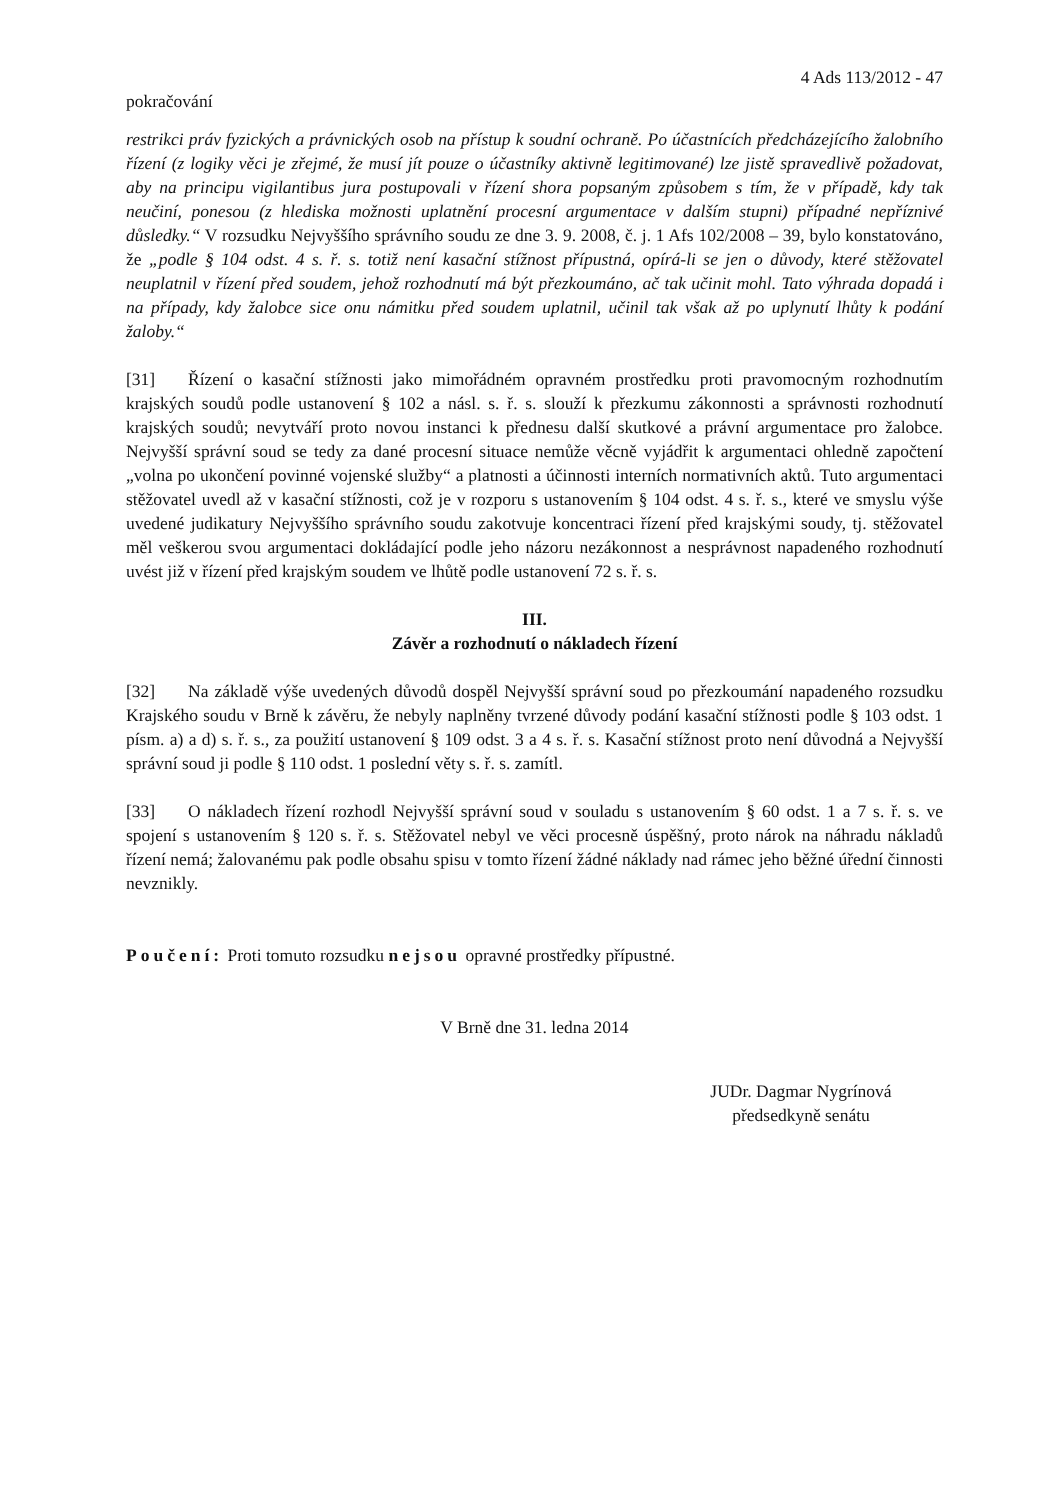4 Ads 113/2012 - 47
pokračování
restrikci práv fyzických a právnických osob na přístup k soudní ochraně. Po účastnících předcházejícího žalobního řízení (z logiky věci je zřejmé, že musí jít pouze o účastníky aktivně legitimované) lze jistě spravedlivě požadovat, aby na principu vigilantibus jura postupovali v řízení shora popsaným způsobem s tím, že v případě, kdy tak neučiní, ponesou (z hlediska možnosti uplatnění procesní argumentace v dalším stupni) případné nepříznivé důsledky.“ V rozsudku Nejvyššího správního soudu ze dne 3. 9. 2008, č. j. 1 Afs 102/2008 – 39, bylo konstatováno, že „podle § 104 odst. 4 s. ř. s. totiž není kasační stížnost přípustná, opírá-li se jen o důvody, které stěžovatel neuplatnil v řízení před soudem, jehož rozhodnutí má být přezkoumáno, ač tak učinit mohl. Tato výhrada dopadá i na případy, kdy žalobce sice onu námitku před soudem uplatnil, učinil tak však až po uplynutí lhůty k podání žaloby.“
[31] Řízení o kasační stížnosti jako mimořádném opravném prostředku proti pravomocným rozhodnutím krajských soudů podle ustanovení § 102 a násl. s. ř. s. slouží k přezkumu zákonnosti a správnosti rozhodnutí krajských soudů; nevytváří proto novou instanci k přednesu další skutkové a právní argumentace pro žalobce. Nejvyšší správní soud se tedy za dané procesní situace nemůže věcně vyjádřit k argumentaci ohledně započtení „volna po ukončení povinné vojenské služby“ a platnosti a účinnosti interních normativních aktů. Tuto argumentaci stěžovatel uvedl až v kasační stížnosti, což je v rozporu s ustanovením § 104 odst. 4 s. ř. s., které ve smyslu výše uvedené judikatury Nejvyššího správního soudu zakotvuje koncentraci řízení před krajskými soudy, tj. stěžovatel měl veškerou svou argumentaci dokládající podle jeho názoru nezákonnost a nesprávnost napadeného rozhodnutí uvést již v řízení před krajským soudem ve lhůtě podle ustanovení 72 s. ř. s.
III.
Závěr a rozhodnutí o nákladech řízení
[32] Na základě výše uvedených důvodů dospěl Nejvyšší správní soud po přezkoumání napadeného rozsudku Krajského soudu v Brně k závěru, že nebyly naplněny tvrzené důvody podání kasační stížnosti podle § 103 odst. 1 písm. a) a d) s. ř. s., za použití ustanovení § 109 odst. 3 a 4 s. ř. s. Kasační stížnost proto není důvodná a Nejvyšší správní soud ji podle § 110 odst. 1 poslední věty s. ř. s. zamítl.
[33] O nákladech řízení rozhodl Nejvyšší správní soud v souladu s ustanovením § 60 odst. 1 a 7 s. ř. s. ve spojení s ustanovením § 120 s. ř. s. Stěžovatel nebyl ve věci procesně úspěšný, proto nárok na náhradu nákladů řízení nemá; žalovanému pak podle obsahu spisu v tomto řízení žádné náklady nad rámec jeho běžné úřední činnosti nevznikly.
Poučení: Proti tomuto rozsudku nejsou opravné prostředky přípustné.
V Brně dne 31. ledna 2014
JUDr. Dagmar Nygrínová
předsedkyně senátu